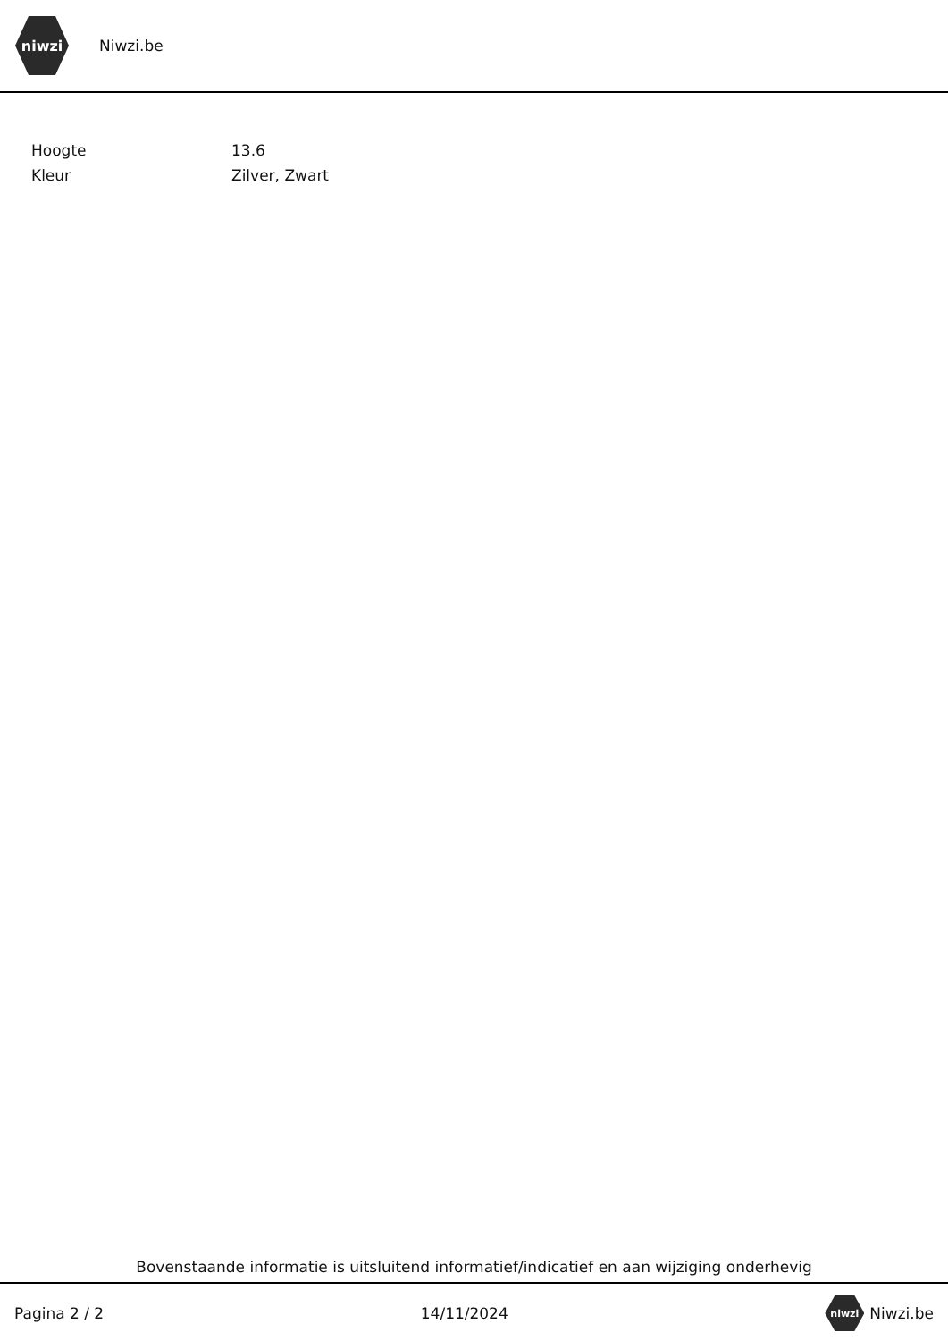niwzi
Niwzi.be
| Hoogte | 13.6 |
| Kleur | Zilver, Zwart |
Bovenstaande informatie is uitsluitend informatief/indicatief en aan wijziging onderhevig
Pagina 2 / 2 14/11/2024 niwzi Niwzi.be